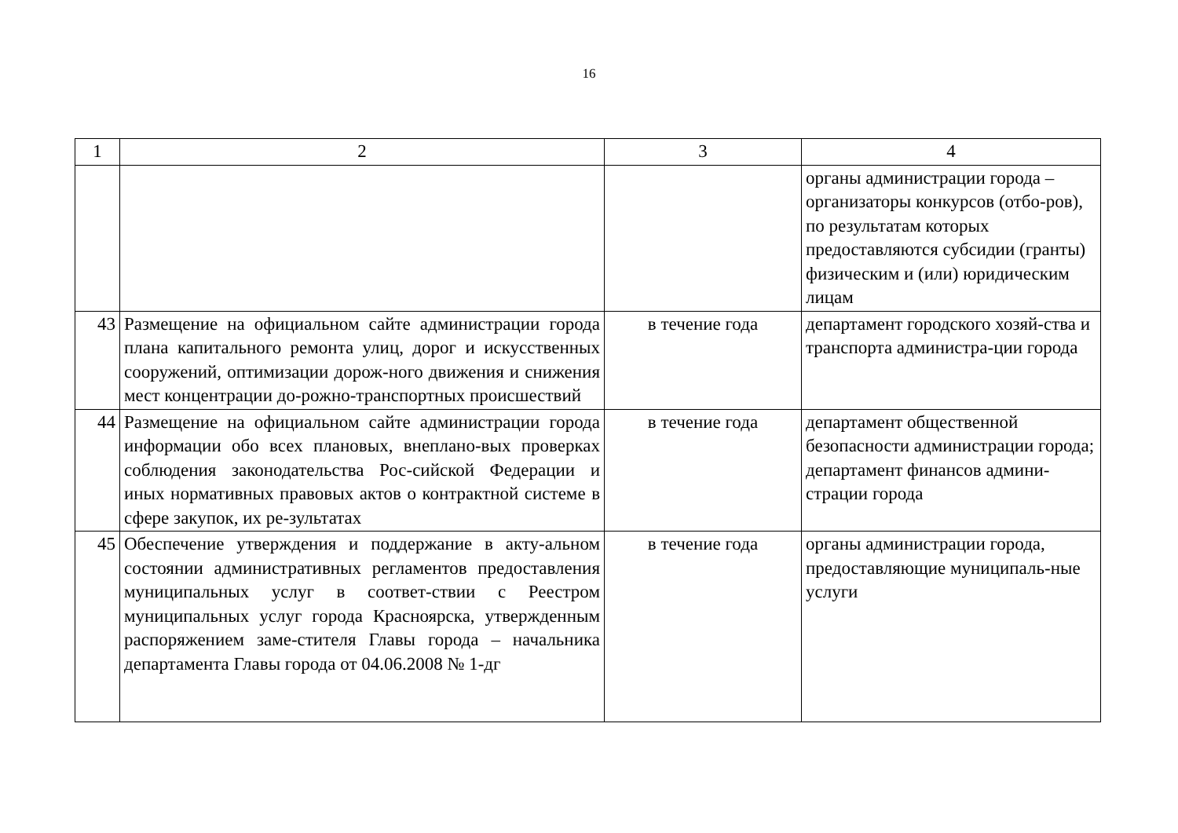16
| 1 | 2 | 3 | 4 |
| --- | --- | --- | --- |
| | | | органы администрации города – организаторы конкурсов (отбо-ров), по результатам которых предоставляются субсидии (гранты) физическим и (или) юридическим лицам |
| 43 | Размещение на официальном сайте администрации города плана капитального ремонта улиц, дорог и искусственных сооружений, оптимизации дорож-ного движения и снижения мест концентрации до-рожно-транспортных происшествий | в течение года | департамент городского хозяй-ства и транспорта администра-ции города |
| 44 | Размещение на официальном сайте администрации города информации обо всех плановых, внеплано-вых проверках соблюдения законодательства Рос-сийской Федерации и иных нормативных правовых актов о контрактной системе в сфере закупок, их ре-зультатах | в течение года | департамент общественной безопасности администрации города; департамент финансов админи-страции города |
| 45 | Обеспечение утверждения и поддержание в акту-альном состоянии административных регламентов предоставления муниципальных услуг в соответ-ствии с Реестром муниципальных услуг города Красноярска, утвержденным распоряжением заме-стителя Главы города – начальника департамента Главы города от 04.06.2008 № 1-дг | в течение года | органы администрации города, предоставляющие муниципаль-ные услуги |